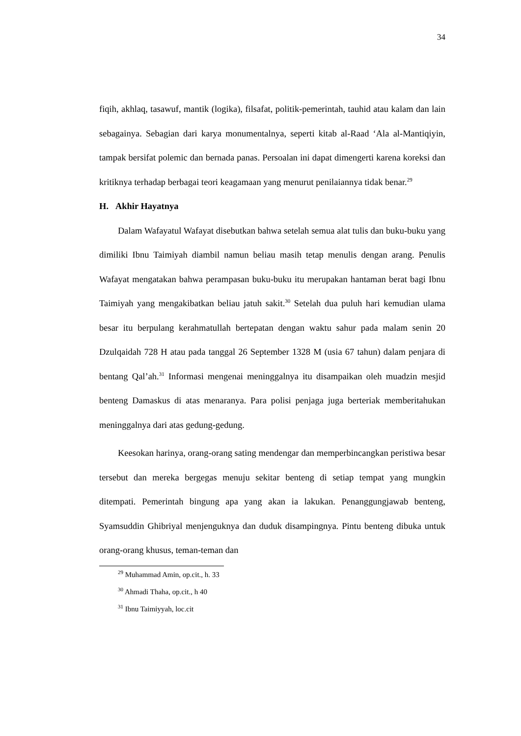34
fiqih, akhlaq, tasawuf, mantik (logika), filsafat, politik-pemerintah, tauhid atau kalam dan lain sebagainya. Sebagian dari karya monumentalnya, seperti kitab al-Raad ‘Ala al-Mantiqiyin, tampak bersifat polemic dan bernada panas. Persoalan ini dapat dimengerti karena koreksi dan kritiknya terhadap berbagai teori keagamaan yang menurut penilaiannya tidak benar.<sup>29</sup>
H. Akhir Hayatnya
Dalam Wafayatul Wafayat disebutkan bahwa setelah semua alat tulis dan buku-buku yang dimiliki Ibnu Taimiyah diambil namun beliau masih tetap menulis dengan arang. Penulis Wafayat mengatakan bahwa perampasan buku-buku itu merupakan hantaman berat bagi Ibnu Taimiyah yang mengakibatkan beliau jatuh sakit.<sup>30</sup> Setelah dua puluh hari kemudian ulama besar itu berpulang kerahmatullah bertepatan dengan waktu sahur pada malam senin 20 Dzulqaidah 728 H atau pada tanggal 26 September 1328 M (usia 67 tahun) dalam penjara di bentang Qal’ah.<sup>31</sup> Informasi mengenai meninggalnya itu disampaikan oleh muadzin mesjid benteng Damaskus di atas menaranya. Para polisi penjaga juga berteriak memberitahukan meninggalnya dari atas gedung-gedung.
Keesokan harinya, orang-orang sating mendengar dan memperbincangkan peristiwa besar tersebut dan mereka bergegas menuju sekitar benteng di setiap tempat yang mungkin ditempati. Pemerintah bingung apa yang akan ia lakukan. Penanggungjawab benteng, Syamsuddin Ghibriyal menjenguknya dan duduk disampingnya. Pintu benteng dibuka untuk orang-orang khusus, teman-teman dan
<sup>29</sup> Muhammad Amin, op.cit., h. 33
<sup>30</sup> Ahmadi Thaha, op.cit., h 40
<sup>31</sup> Ibnu Taimiyyah, loc.cit